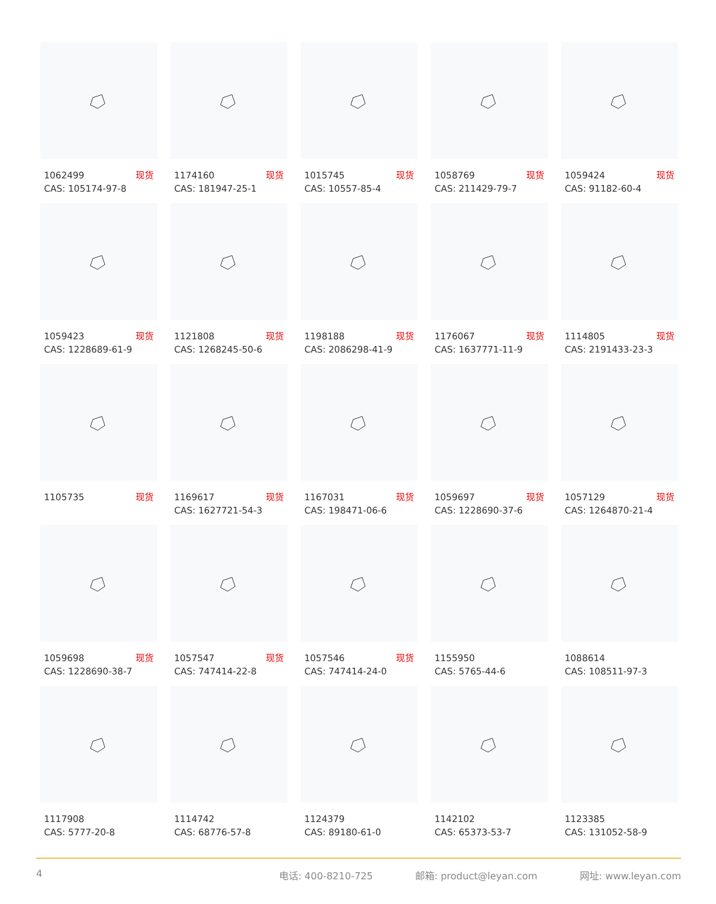1062499 现货
CAS: 105174-97-8
1174160 现货
CAS: 181947-25-1
1015745 现货
CAS: 10557-85-4
1058769 现货
CAS: 211429-79-7
1059424 现货
CAS: 91182-60-4
1059423 现货
CAS: 1228689-61-9
1121808 现货
CAS: 1268245-50-6
1198188 现货
CAS: 2086298-41-9
1176067 现货
CAS: 1637771-11-9
1114805 现货
CAS: 2191433-23-3
1105735 现货
1169617 现货
CAS: 1627721-54-3
1167031 现货
CAS: 198471-06-6
1059697 现货
CAS: 1228690-37-6
1057129 现货
CAS: 1264870-21-4
1059698 现货
CAS: 1228690-38-7
1057547 现货
CAS: 747414-22-8
1057546 现货
CAS: 747414-24-0
1155950
CAS: 5765-44-6
1088614
CAS: 108511-97-3
1117908
CAS: 5777-20-8
1114742
CAS: 68776-57-8
1124379
CAS: 89180-61-0
1142102
CAS: 65373-53-7
1123385
CAS: 131052-58-9
4 电话: 400-8210-725 邮箱: product@leyan.com 网址: www.leyan.com